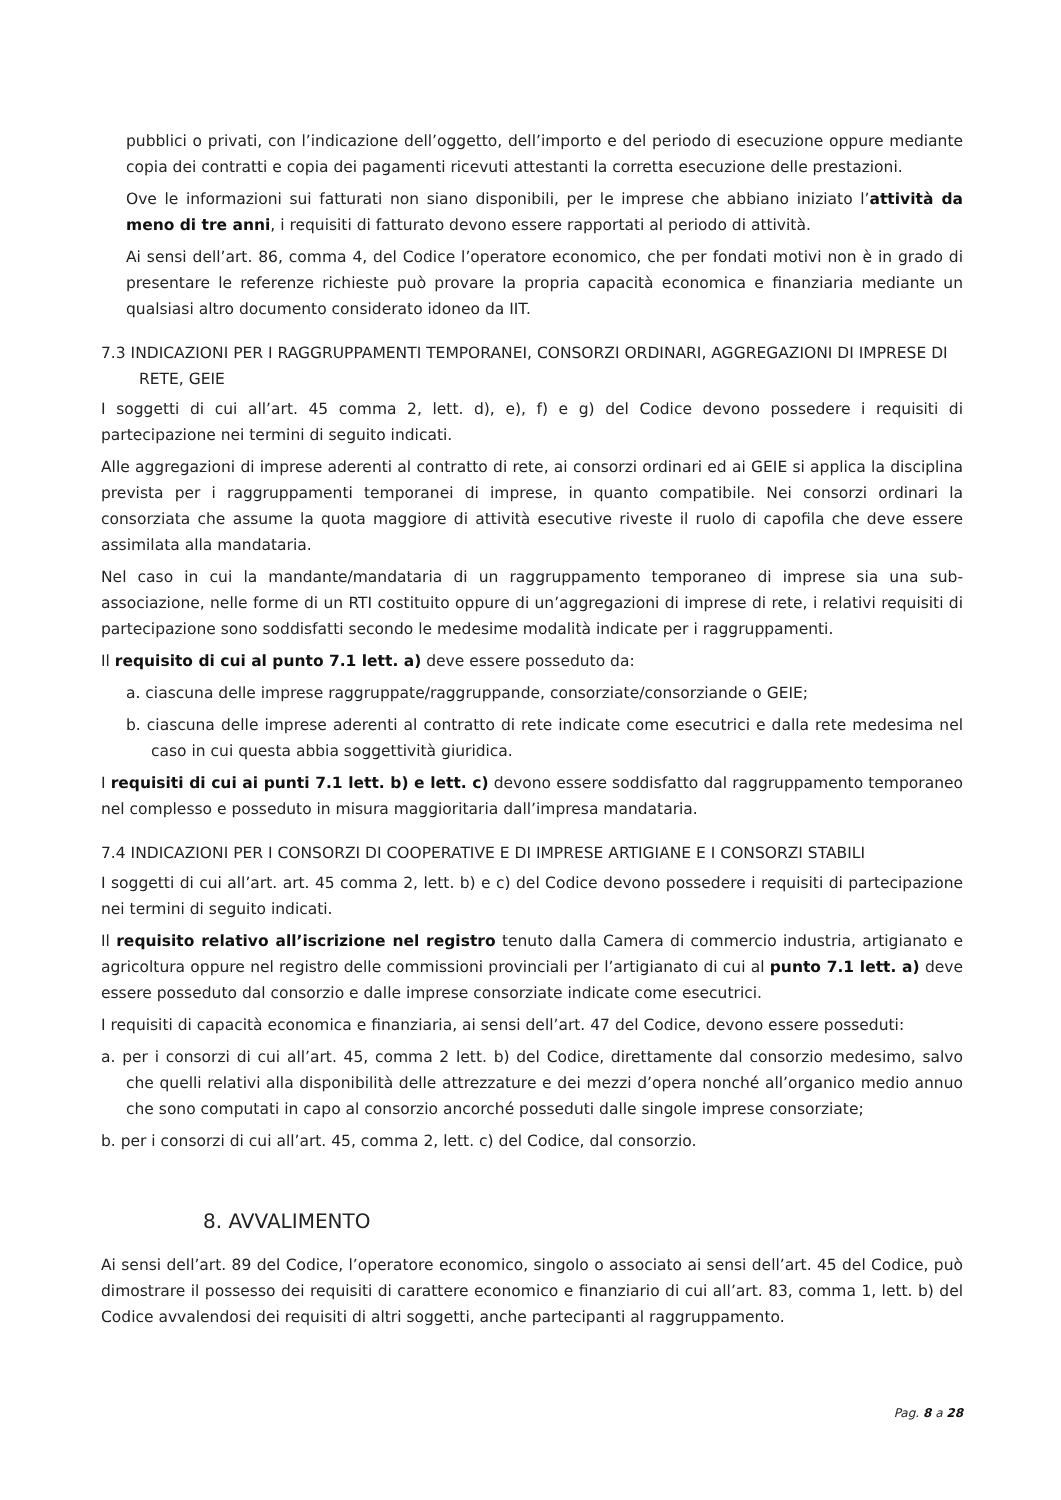pubblici o privati, con l’indicazione dell’oggetto, dell’importo e del periodo di esecuzione oppure mediante copia dei contratti e copia dei pagamenti ricevuti attestanti la corretta esecuzione delle prestazioni.
Ove le informazioni sui fatturati non siano disponibili, per le imprese che abbiano iniziato l’attività da meno di tre anni, i requisiti di fatturato devono essere rapportati al periodo di attività.
Ai sensi dell’art. 86, comma 4, del Codice l’operatore economico, che per fondati motivi non è in grado di presentare le referenze richieste può provare la propria capacità economica e finanziaria mediante un qualsiasi altro documento considerato idoneo da IIT.
7.3 INDICAZIONI PER I RAGGRUPPAMENTI TEMPORANEI, CONSORZI ORDINARI, AGGREGAZIONI DI IMPRESE DI RETE, GEIE
I soggetti di cui all’art. 45 comma 2, lett. d), e), f) e g) del Codice devono possedere i requisiti di partecipazione nei termini di seguito indicati.
Alle aggregazioni di imprese aderenti al contratto di rete, ai consorzi ordinari ed ai GEIE si applica la disciplina prevista per i raggruppamenti temporanei di imprese, in quanto compatibile. Nei consorzi ordinari la consorziata che assume la quota maggiore di attività esecutive riveste il ruolo di capofila che deve essere assimilata alla mandataria.
Nel caso in cui la mandante/mandataria di un raggruppamento temporaneo di imprese sia una sub-associazione, nelle forme di un RTI costituito oppure di un’aggregazioni di imprese di rete, i relativi requisiti di partecipazione sono soddisfatti secondo le medesime modalità indicate per i raggruppamenti.
Il requisito di cui al punto 7.1 lett. a) deve essere posseduto da:
a. ciascuna delle imprese raggruppate/raggruppande, consorziate/consorziande o GEIE;
b. ciascuna delle imprese aderenti al contratto di rete indicate come esecutrici e dalla rete medesima nel caso in cui questa abbia soggettività giuridica.
I requisiti di cui ai punti 7.1 lett. b) e lett. c) devono essere soddisfatto dal raggruppamento temporaneo nel complesso e posseduto in misura maggioritaria dall’impresa mandataria.
7.4 INDICAZIONI PER I CONSORZI DI COOPERATIVE E DI IMPRESE ARTIGIANE E I CONSORZI STABILI
I soggetti di cui all’art. art. 45 comma 2, lett. b) e c) del Codice devono possedere i requisiti di partecipazione nei termini di seguito indicati.
Il requisito relativo all’iscrizione nel registro tenuto dalla Camera di commercio industria, artigianato e agricoltura oppure nel registro delle commissioni provinciali per l’artigianato di cui al punto 7.1 lett. a) deve essere posseduto dal consorzio e dalle imprese consorziate indicate come esecutrici.
I requisiti di capacità economica e finanziaria, ai sensi dell’art. 47 del Codice, devono essere posseduti:
a. per i consorzi di cui all’art. 45, comma 2 lett. b) del Codice, direttamente dal consorzio medesimo, salvo che quelli relativi alla disponibilità delle attrezzature e dei mezzi d’opera nonché all’organico medio annuo che sono computati in capo al consorzio ancorché posseduti dalle singole imprese consorziate;
b. per i consorzi di cui all’art. 45, comma 2, lett. c) del Codice, dal consorzio.
8. AVVALIMENTO
Ai sensi dell’art. 89 del Codice, l’operatore economico, singolo o associato ai sensi dell’art. 45 del Codice, può dimostrare il possesso dei requisiti di carattere economico e finanziario di cui all’art. 83, comma 1, lett. b) del Codice avvalendosi dei requisiti di altri soggetti, anche partecipanti al raggruppamento.
Pag. 8 a 28